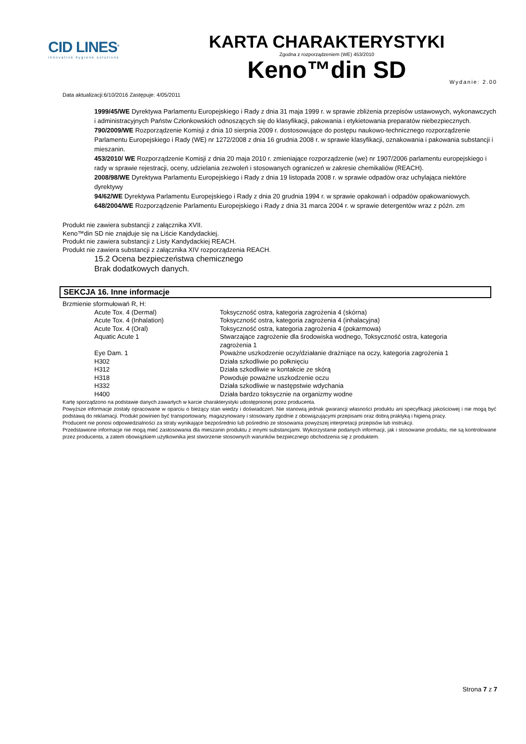CID LINES<sup>®</sup>
innovative hygiene solutions
KARTA CHARAKTERYSTYKI
Zgodna z rozporządzeniem (WE) 453/2010
Keno™din SD
Data aktualizacji:6/10/2016 Zastępuje: 4/05/2011 Wydanie: 2.00
1999/45/WE Dyrektywa Parlamentu Europejskiego i Rady z dnia 31 maja 1999 r. w sprawie zbliżenia przepisów ustawowych, wykonawczych i administracyjnych Państw Członkowskich odnoszących się do klasyfikacji, pakowania i etykietowania preparatów niebezpiecznych.
790/2009/WE Rozporządzenie Komisji z dnia 10 sierpnia 2009 r. dostosowujące do postępu naukowo-technicznego rozporządzenie Parlamentu Europejskiego i Rady (WE) nr 1272/2008 z dnia 16 grudnia 2008 r. w sprawie klasyfikacji, oznakowania i pakowania substancji i mieszanin.
453/2010/ WE Rozporządzenie Komisji z dnia 20 maja 2010 r. zmieniające rozporządzenie (we) nr 1907/2006 parlamentu europejskiego i rady w sprawie rejestracji, oceny, udzielania zezwoleń i stosowanych ograniczeń w zakresie chemikaliów (REACH).
2008/98/WE Dyrektywa Parlamentu Europejskiego i Rady z dnia 19 listopada 2008 r. w sprawie odpadów oraz uchylająca niektóre dyrektywy
94/62/WE Dyrektywa Parlamentu Europejskiego i Rady z dnia 20 grudnia 1994 r. w sprawie opakowań i odpadów opakowaniowych.
648/2004/WE Rozporządzenie Parlamentu Europejskiego i Rady z dnia 31 marca 2004 r. w sprawie detergentów wraz z późn. zm
Produkt nie zawiera substancji z załącznika XVII.
Keno™din SD nie znajduje się na Liście Kandydackiej.
Produkt nie zawiera substancji z Listy Kandydackiej REACH.
Produkt nie zawiera substancji z załącznika XIV rozporządzenia REACH.
15.2 Ocena bezpieczeństwa chemicznego
Brak dodatkowych danych.
SEKCJA 16. Inne informacje
Brzmienie sformułowań R, H:
| Acute Tox. 4 (Dermal) | Toksyczność ostra, kategoria zagrożenia 4 (skórna) |
| Acute Tox. 4 (Inhalation) | Toksyczność ostra, kategoria zagrożenia 4 (inhalacyjna) |
| Acute Tox. 4 (Oral) | Toksyczność ostra, kategoria zagrożenia 4 (pokarmowa) |
| Aquatic Acute 1 | Stwarzające zagrożenie dla środowiska wodnego, Toksyczność ostra, kategoria zagrożenia 1 |
| Eye Dam. 1 | Poważne uszkodzenie oczy/działanie drażniące na oczy, kategoria zagrożenia 1 |
| H302 | Działa szkodliwie po połknięciu |
| H312 | Działa szkodliwie w kontakcie ze skórą |
| H318 | Powoduje poważne uszkodzenie oczu |
| H332 | Działa szkodliwie w następstwie wdychania |
| H400 | Działa bardzo toksycznie na organizmy wodne |
Kartę sporządzono na podstawie danych zawartych w karcie charakterystyki udostępnionej przez producenta.
Powyższe informacje zostały opracowane w oparciu o bieżący stan wiedzy i doświadczeń. Nie stanowią jednak gwarancji własności produktu ani specyfikacji jakościowej i nie mogą być podstawą do reklamacji. Produkt powinien być transportowany, magazynowany i stosowany zgodnie z obowiązującymi przepisami oraz dobrą praktyką i higieną pracy.
Producent nie ponosi odpowiedzialności za straty wynikające bezpośrednio lub pośrednio ze stosowania powyższej interpretacji przepisów lub instrukcji.
Przedstawione informacje nie mogą mieć zastosowania dla mieszanin produktu z innymi substancjami. Wykorzystanie podanych informacji, jak i stosowanie produktu, nie są kontrolowane przez producenta, a zatem obowiązkiem użytkownika jest stworzenie stosownych warunków bezpiecznego obchodzenia się z produktem.
Strona 7 z 7